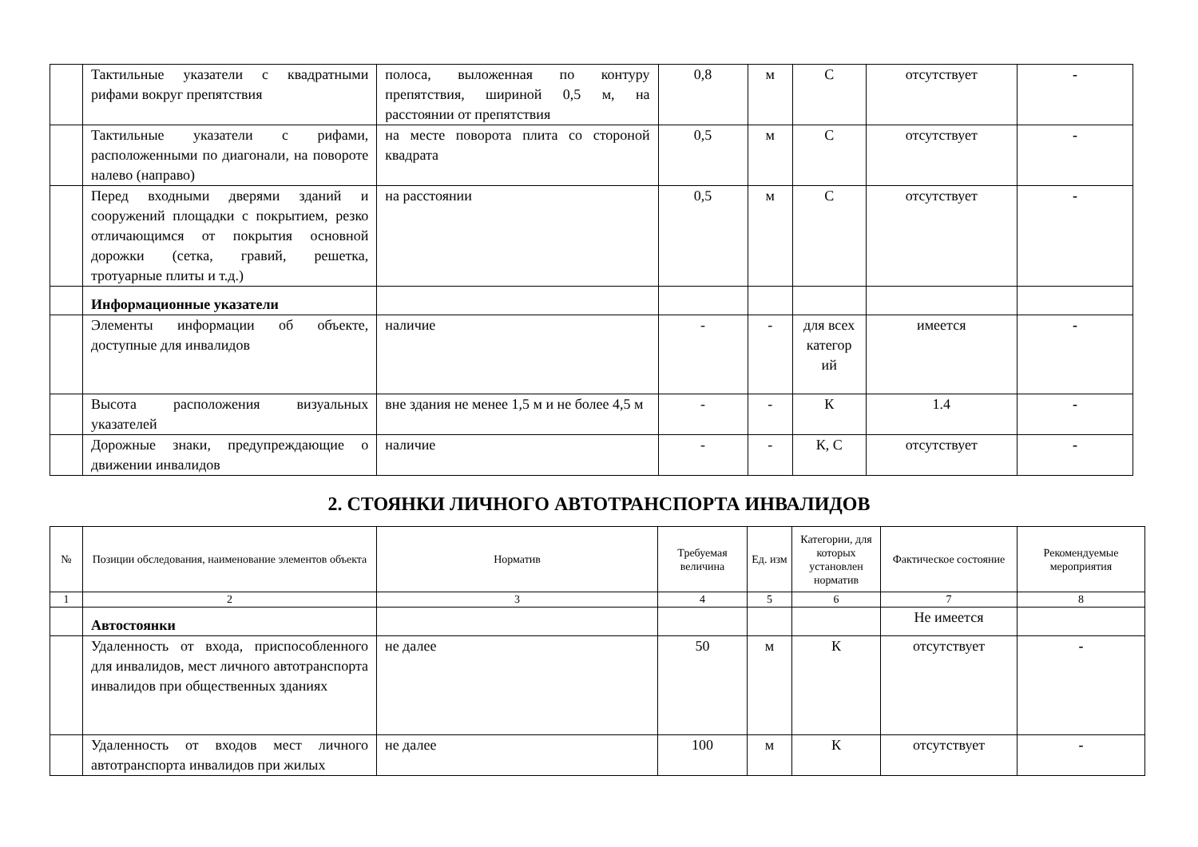| | Тактильные указатели с квадратными рифами вокруг препятствия | полоса, выложенная по контуру препятствия, шириной 0,5 м, на расстоянии от препятствия | 0,8 | м | С | отсутствует | - |
| | Тактильные указатели с рифами, расположенными по диагонали, на повороте налево (направо) | на месте поворота плита со стороной квадрата | 0,5 | м | С | отсутствует | - |
| | Перед входными дверями зданий и сооружений площадки с покрытием, резко отличающимся от покрытия основной дорожки (сетка, гравий, решетка, тротуарные плиты и т.д.) | на расстоянии | 0,5 | м | С | отсутствует | - |
| | Информационные указатели | | | | | | |
| | Элементы информации об объекте, доступные для инвалидов | наличие | - | - | для всех категор ий | имеется | - |
| | Высота расположения визуальных указателей | вне здания не менее 1,5 м и не более 4,5 м | - | - | К | 1.4 | - |
| | Дорожные знаки, предупреждающие о движении инвалидов | наличие | - | - | К, С | отсутствует | - |
2. СТОЯНКИ ЛИЧНОГО АВТОТРАНСПОРТА ИНВАЛИДОВ
| № | Позиции обследования, наименование элементов объекта | Норматив | Требуемая величина | Ед. изм | Категории, для которых установлен норматив | Фактическое состояние | Рекомендуемые мероприятия |
| --- | --- | --- | --- | --- | --- | --- | --- |
| 1 | 2 | 3 | 4 | 5 | 6 | 7 | 8 |
| | Автостоянки | | | | | Не имеется | |
| | Удаленность от входа, приспособленного для инвалидов, мест личного автотранспорта инвалидов при общественных зданиях | не далее | 50 | м | К | отсутствует | - |
| | Удаленность от входов мест личного автотранспорта инвалидов при жилых | не далее | 100 | м | К | отсутствует | - |